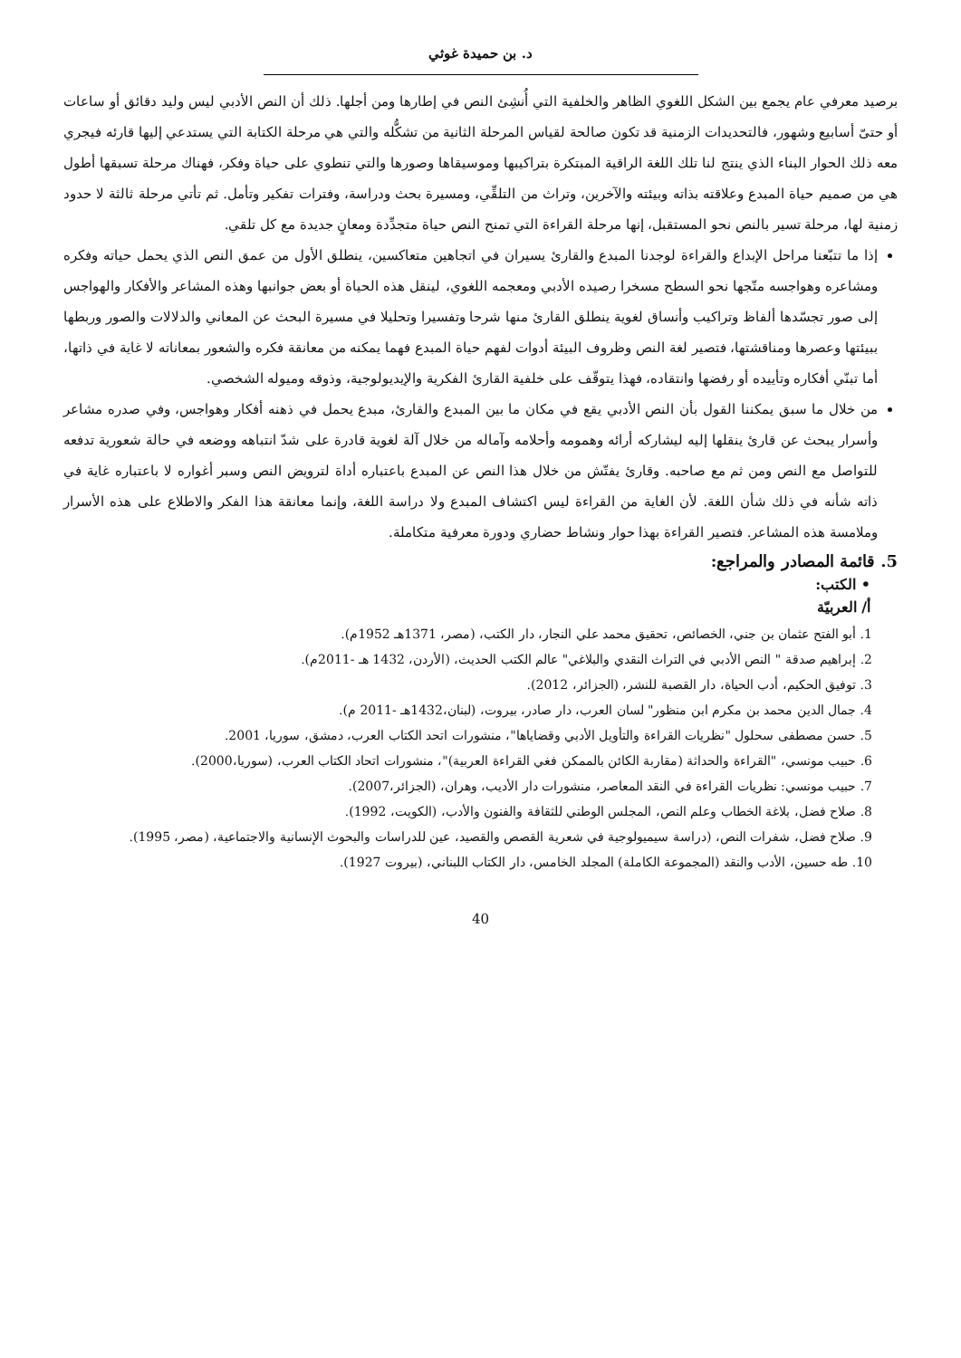د. بن حميدة غوثي
برصيد معرفي عام يجمع بين الشكل اللغوي الظاهر والخلفية التي أُنشِئ النص في إطارها ومن أجلها. ذلك أن النص الأدبي ليس وليد دقائق أو ساعات أو حتىّ أسابيع وشهور، فالتحديدات الزمنية قد تكون صالحة لقياس المرحلة الثانية من تشكُّله والتي هي مرحلة الكتابة التي يستدعي إليها قارئه فيجري معه ذلك الحوار البناء الذي ينتج لنا تلك اللغة الراقية المبتكرة بتراكيبها وموسيقاها وصورها والتي تنطوي على حياة وفكر، فهناك مرحلة تسبقها أطول هي من صميم حياة المبدع وعلاقته بذاته وبيئته والآخرين، وتراث من التلقِّي، ومسيرة بحث ودراسة، وفترات تفكير وتأمل. ثم تأتي مرحلة ثالثة لا حدود زمنية لها، مرحلة تسير بالنص نحو المستقبل، إنها مرحلة القراءة التي تمنح النص حياة متجدِّدة ومعانٍ جديدة مع كل تلقي.
إذا ما تتبّعنا مراحل الإبداع والقراءة لوجدنا المبدع والقارئ يسيران في اتجاهين متعاكسين، ينطلق الأول من عمق النص الذي يحمل حياته وفكره ومشاعره وهواجسه متّجها نحو السطح مسخرا رصيده الأدبي ومعجمه اللغوي، لينقل هذه الحياة أو بعض جوانبها وهذه المشاعر والأفكار والهواجس إلى صور تجسّدها ألفاظ وتراكيب وأنساق لغوية ينطلق القارئ منها شرحا وتفسيرا وتحليلا في مسيرة البحث عن المعاني والدلالات والصور وربطها ببيئتها وعصرها ومناقشتها، فتصير لغة النص وظروف البيئة أدوات لفهم حياة المبدع فهما يمكنه من معانقة فكره والشعور بمعاناته لا غاية في ذاتها، أما تبنّي أفكاره وتأييده أو رفضها وانتقاده، فهذا يتوقّف على خلفية القارئ الفكرية والإيديولوجية، وذوقه وميوله الشخصي.
من خلال ما سبق يمكننا القول بأن النص الأدبي يقع في مكان ما بين المبدع والقارئ، مبدع يحمل في ذهنه أفكار وهواجس، وفي صدره مشاعر وأسرار يبحث عن قارئ ينقلها إليه ليشاركه أرائه وهمومه وأحلامه وآماله من خلال آلة لغوية قادرة على شدّ انتباهه ووضعه في حالة شعورية تدفعه للتواصل مع النص ومن ثم مع صاحبه. وقارئ يفتّش من خلال هذا النص عن المبدع باعتباره أداة لترويض النص وسبر أغواره لا باعتباره غاية في ذاته شأنه في ذلك شأن اللغة. لأن الغاية من القراءة ليس اكتشاف المبدع ولا دراسة اللغة، وإنما معانقة هذا الفكر والاطلاع على هذه الأسرار وملامسة هذه المشاعر. فتصير القراءة بهذا حوار ونشاط حضاري ودورة معرفية متكاملة.
5. قائمة المصادر والمراجع:
• الكتب:
أ/ العربيّة
1. أبو الفتح عثمان بن جني، الخصائص، تحقيق محمد علي النجار، دار الكتب، (مصر، 1371هـ 1952م).
2. إبراهيم صدقة " النص الأدبي في التراث النقدي والبلاغي" عالم الكتب الحديث، (الأردن، 1432 هـ -2011م).
3. توفيق الحكيم، أدب الحياة، دار القصبة للنشر، (الجزائر، 2012).
4. جمال الدين محمد بن مكرم ابن منظور" لسان العرب، دار صادر، بيروت، (لبنان،1432هـ -2011 م).
5. حسن مصطفى سحلول "نظريات القراءة والتأويل الأدبي وقضاياها"، منشورات اتحد الكتاب العرب، دمشق، سوريا، 2001.
6. حبيب مونسي، "القراءة والحداثة (مقاربة الكائن بالممكن فغي القراءة العربية)"، منشورات اتحاد الكتاب العرب، (سوريا،2000).
7. حبيب مونسي: نظريات القراءة في النقد المعاصر، منشورات دار الأديب، وهران، (الجزائر،2007).
8. صلاح فضل، بلاغة الخطاب وعلم النص، المجلس الوطني للثقافة والفنون والأدب، (الكويت، 1992).
9. صلاح فضل، شفرات النص، (دراسة سيميولوجية في شعرية القصص والقصيد، عين للدراسات والبحوث الإنسانية والاجتماعية، (مصر، 1995).
10. طه حسين، الأدب والنقد (المجموعة الكاملة) المجلد الخامس، دار الكتاب اللبناني، (بيروت 1927).
40